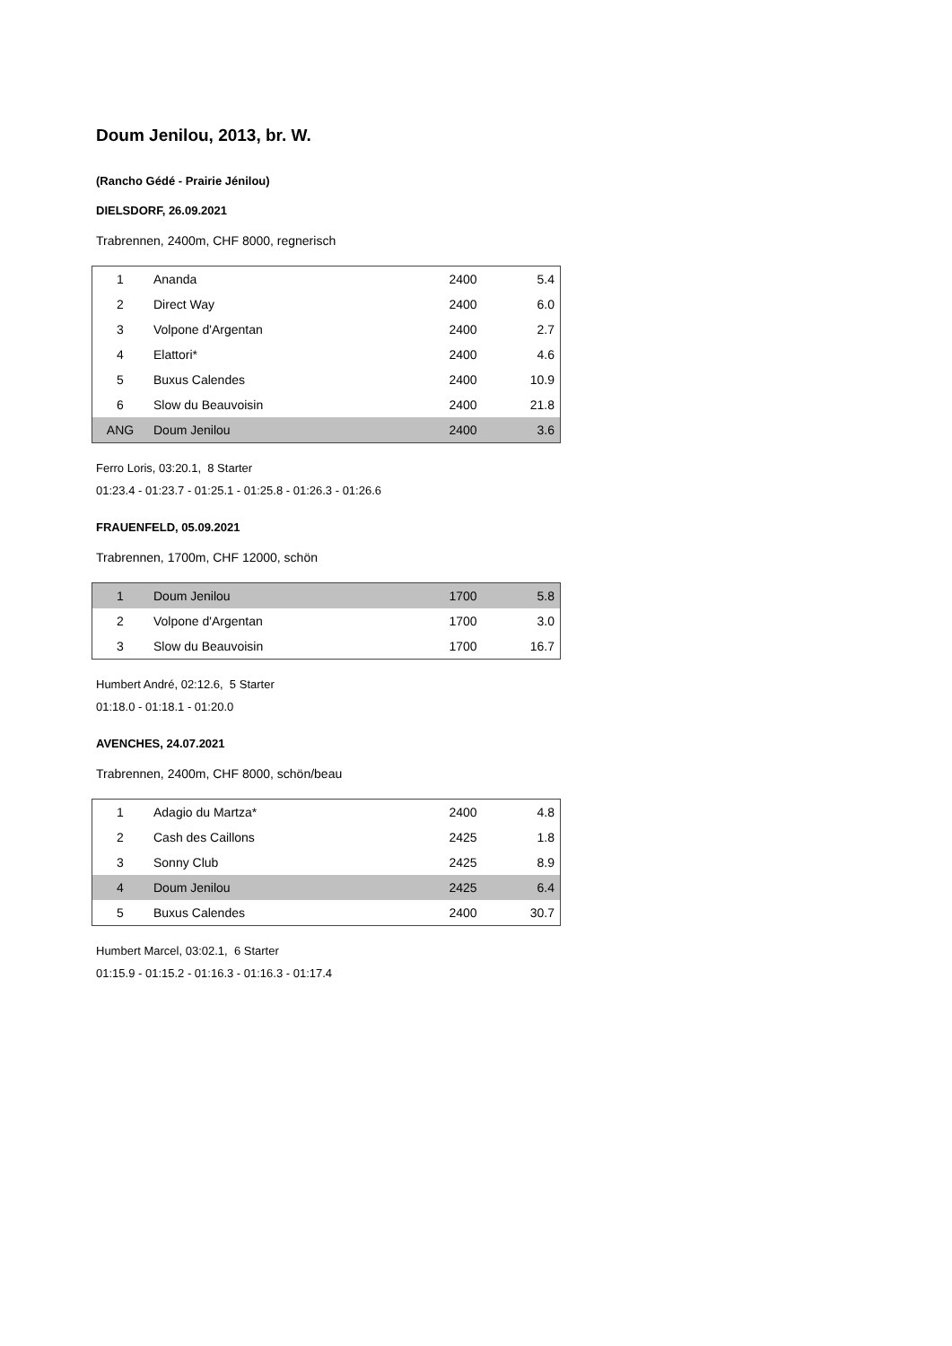Doum Jenilou, 2013, br. W.
(Rancho Gédé - Prairie Jénilou)
DIELSDORF, 26.09.2021
Trabrennen, 2400m, CHF 8000, regnerisch
| 1 | Ananda | 2400 | 5.4 |
| 2 | Direct Way | 2400 | 6.0 |
| 3 | Volpone d'Argentan | 2400 | 2.7 |
| 4 | Elattori* | 2400 | 4.6 |
| 5 | Buxus Calendes | 2400 | 10.9 |
| 6 | Slow du Beauvoisin | 2400 | 21.8 |
| ANG | Doum Jenilou | 2400 | 3.6 |
Ferro Loris, 03:20.1, 8 Starter
01:23.4 - 01:23.7 - 01:25.1 - 01:25.8 - 01:26.3 - 01:26.6
FRAUENFELD, 05.09.2021
Trabrennen, 1700m, CHF 12000, schön
| 1 | Doum Jenilou | 1700 | 5.8 |
| 2 | Volpone d'Argentan | 1700 | 3.0 |
| 3 | Slow du Beauvoisin | 1700 | 16.7 |
Humbert André, 02:12.6, 5 Starter
01:18.0 - 01:18.1 - 01:20.0
AVENCHES, 24.07.2021
Trabrennen, 2400m, CHF 8000, schön/beau
| 1 | Adagio du Martza* | 2400 | 4.8 |
| 2 | Cash des Caillons | 2425 | 1.8 |
| 3 | Sonny Club | 2425 | 8.9 |
| 4 | Doum Jenilou | 2425 | 6.4 |
| 5 | Buxus Calendes | 2400 | 30.7 |
Humbert Marcel, 03:02.1, 6 Starter
01:15.9 - 01:15.2 - 01:16.3 - 01:16.3 - 01:17.4